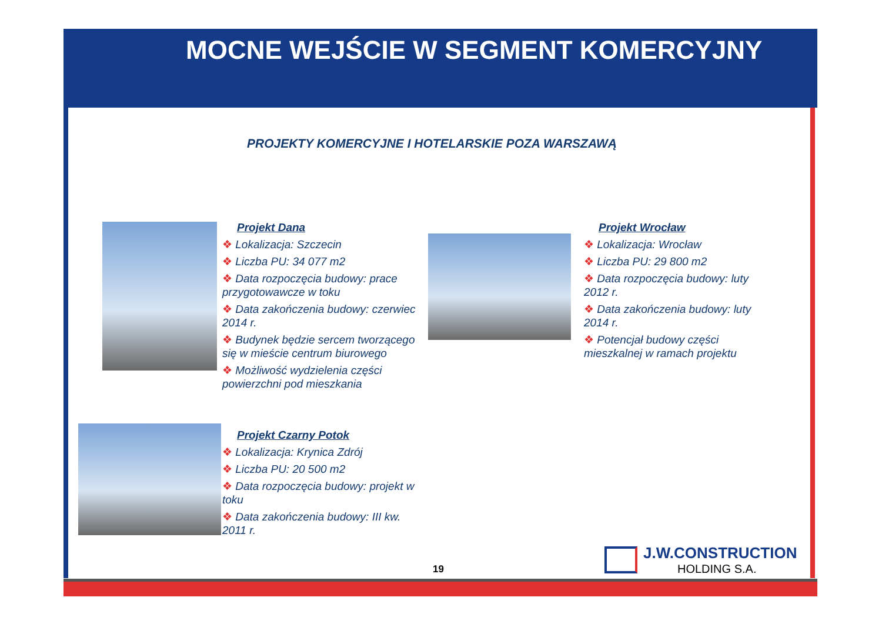MOCNE WEJŚCIE W SEGMENT KOMERCYJNY
PROJEKTY KOMERCYJNE I HOTELARSKIE POZA WARSZAWĄ
Projekt Dana
❖ Lokalizacja: Szczecin
❖ Liczba PU: 34 077 m2
❖ Data rozpoczęcia budowy: prace przygotowawcze w toku
❖ Data zakończenia budowy: czerwiec 2014 r.
❖ Budynek będzie sercem tworzącego się w mieście centrum biurowego
❖ Możliwość wydzielenia części powierzchni pod mieszkania
Projekt Wrocław
❖ Lokalizacja: Wrocław
❖ Liczba PU: 29 800 m2
❖ Data rozpoczęcia budowy: luty 2012 r.
❖ Data zakończenia budowy: luty 2014 r.
❖ Potencjał budowy części mieszkalnej w ramach projektu
Projekt Czarny Potok
❖ Lokalizacja: Krynica Zdrój
❖ Liczba PU: 20 500 m2
❖ Data rozpoczęcia budowy: projekt w toku
❖ Data zakończenia budowy: III kw. 2011 r.
19
J.W.CONSTRUCTION
HOLDING S.A.